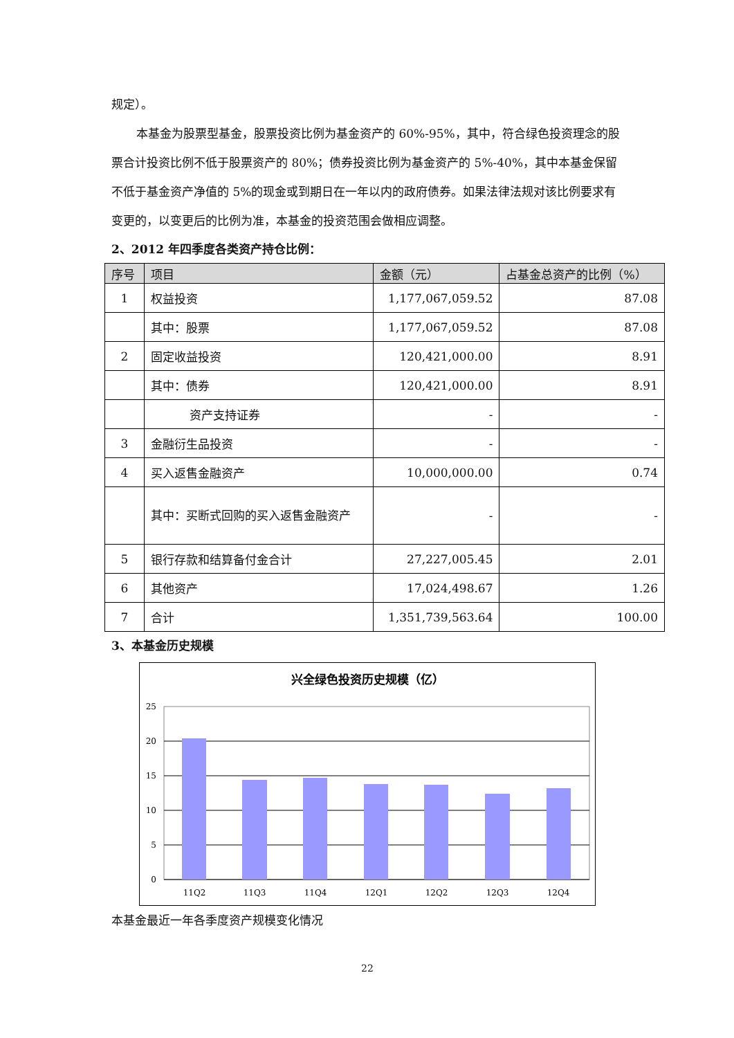规定）。
本基金为股票型基金，股票投资比例为基金资产的 60%-95%，其中，符合绿色投资理念的股票合计投资比例不低于股票资产的 80%；债券投资比例为基金资产的 5%-40%，其中本基金保留不低于基金资产净值的 5%的现金或到期日在一年以内的政府债券。如果法律法规对该比例要求有变更的，以变更后的比例为准，本基金的投资范围会做相应调整。
2、2012 年四季度各类资产持仓比例：
| 序号 | 项目 | 金额（元） | 占基金总资产的比例（%） |
| --- | --- | --- | --- |
| 1 | 权益投资 | 1,177,067,059.52 | 87.08 |
| | 其中：股票 | 1,177,067,059.52 | 87.08 |
| 2 | 固定收益投资 | 120,421,000.00 | 8.91 |
| | 其中：债券 | 120,421,000.00 | 8.91 |
| | 资产支持证券 | - | - |
| 3 | 金融衍生品投资 | - | - |
| 4 | 买入返售金融资产 | 10,000,000.00 | 0.74 |
| | 其中：买断式回购的买入返售金融资产 | - | - |
| 5 | 银行存款和结算备付金合计 | 27,227,005.45 | 2.01 |
| 6 | 其他资产 | 17,024,498.67 | 1.26 |
| 7 | 合计 | 1,351,739,563.64 | 100.00 |
3、本基金历史规模
兴全绿色投资历史规模（亿）
25
20
15
10
5
0
11Q2
11Q3
11Q4
12Q1
12Q2
12Q3
12Q4
本基金最近一年各季度资产规模变化情况
22